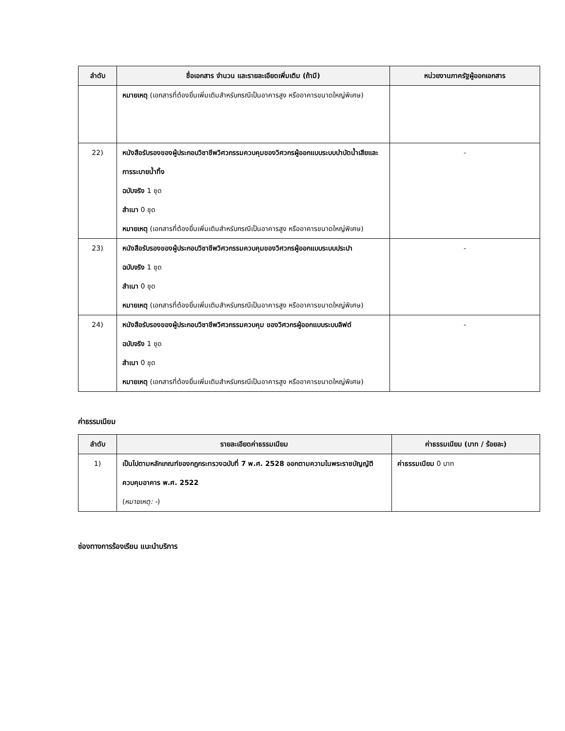| ลำดับ | ชื่อเอกสาร จำนวน และรายละเอียดเพิ่มเติม (ถ้ามี) | หน่วยงานภาครัฐผู้ออกเอกสาร |
| --- | --- | --- |
| | หมายเหตุ (เอกสารที่ต้องยื่นเพิ่มเติมสำหรับกรณีเป็นอาคารสูง หรืออาคารขนาดใหญ่พิเศษ) | |
| 22) | หนังสือรับรองของผู้ประกอบวิชาชีพวิศวกรรมควบคุมของวิศวกรผู้ออกแบบระบบบำบัดน้ำเสียและการระบายน้ำทิ้ง ฉบับจริง 1 ชุด สำเนา 0 ชุด หมายเหตุ (เอกสารที่ต้องยื่นเพิ่มเติมสำหรับกรณีเป็นอาคารสูง หรืออาคารขนาดใหญ่พิเศษ) | - |
| 23) | หนังสือรับรองของผู้ประกอบวิชาชีพวิศวกรรมควบคุมของวิศวกรผู้ออกแบบระบบประปา ฉบับจริง 1 ชุด สำเนา 0 ชุด หมายเหตุ (เอกสารที่ต้องยื่นเพิ่มเติมสำหรับกรณีเป็นอาคารสูง หรืออาคารขนาดใหญ่พิเศษ) | - |
| 24) | หนังสือรับรองของผู้ประกอบวิชาชีพวิศวกรรมควบคุม ของวิศวกรผู้ออกแบบระบบลิฟต์ ฉบับจริง 1 ชุด สำเนา 0 ชุด หมายเหตุ (เอกสารที่ต้องยื่นเพิ่มเติมสำหรับกรณีเป็นอาคารสูง หรืออาคารขนาดใหญ่พิเศษ) | - |
ค่าธรรมเนียม
| ลำดับ | รายละเอียดค่าธรรมเนียม | ค่าธรรมเนียม (บาท / ร้อยละ) |
| --- | --- | --- |
| 1) | เป็นไปตามหลักเกณฑ์ของกฎกระทรวงฉบับที่ 7 พ.ศ. 2528 ออกตามความในพระราชบัญญัติควบคุมอาคาร พ.ศ. 2522 ( หมายเหตุ: - ) | ค่าธรรมเนียม 0 บาท |
ช่องทางการร้องเรียน แนะนำบริการ